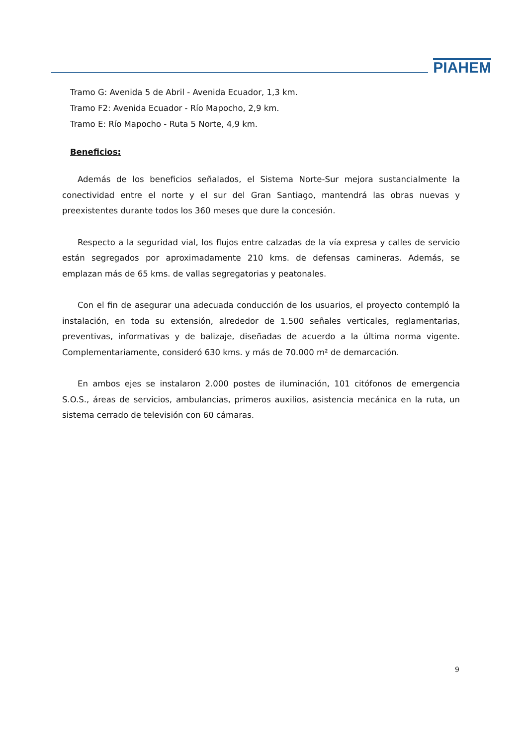PIAHEM
Tramo G: Avenida 5 de Abril - Avenida Ecuador, 1,3 km.
Tramo F2: Avenida Ecuador - Río Mapocho, 2,9 km.
Tramo E: Río Mapocho - Ruta 5 Norte, 4,9 km.
Beneficios:
Además de los beneficios señalados, el Sistema Norte-Sur mejora sustancialmente la conectividad entre el norte y el sur del Gran Santiago, mantendrá las obras nuevas y preexistentes durante todos los 360 meses que dure la concesión.
Respecto a la seguridad vial, los flujos entre calzadas de la vía expresa y calles de servicio están segregados por aproximadamente 210 kms. de defensas camineras. Además, se emplazan más de 65 kms. de vallas segregatorias y peatonales.
Con el fin de asegurar una adecuada conducción de los usuarios, el proyecto contempló la instalación, en toda su extensión, alrededor de 1.500 señales verticales, reglamentarias, preventivas, informativas y de balizaje, diseñadas de acuerdo a la última norma vigente. Complementariamente, consideró 630 kms. y más de 70.000 m² de demarcación.
En ambos ejes se instalaron 2.000 postes de iluminación, 101 citófonos de emergencia S.O.S., áreas de servicios, ambulancias, primeros auxilios, asistencia mecánica en la ruta, un sistema cerrado de televisión con 60 cámaras.
9